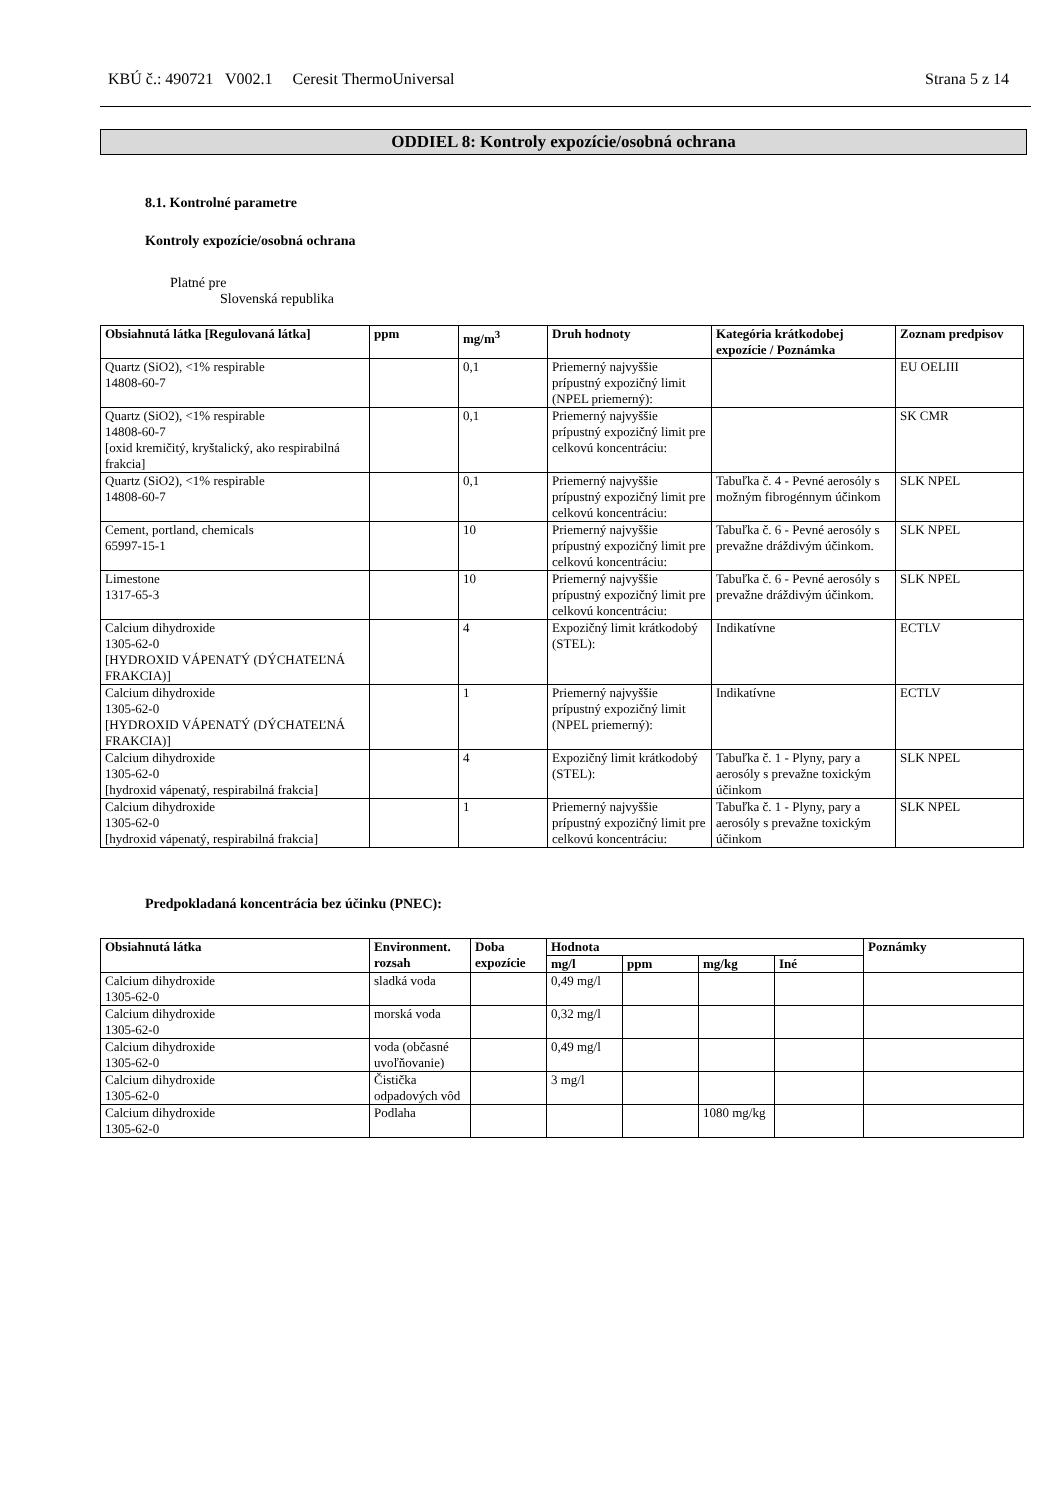KBÚ č.: 490721 V002.1 Ceresit ThermoUniversal Strana 5 z 14
ODDIEL 8: Kontroly expozície/osobná ochrana
8.1. Kontrolné parametre
Kontroly expozície/osobná ochrana
Platné pre
Slovenská republika
| Obsiahnutá látka [Regulovaná látka] | ppm | mg/m<sup>3</sup> | Druh hodnoty | Kategória krátkodobej expozície / Poznámka | Zoznam predpisov |
| --- | --- | --- | --- | --- | --- |
| Quartz (SiO2), <1% respirable 14808-60-7 | | 0,1 | Priemerný najvyššie prípustný expozičný limit (NPEL priemerný): | | EU OELIII |
| Quartz (SiO2), <1% respirable 14808-60-7 [oxid kremičitý, kryštalický, ako respirabilná frakcia] | | 0,1 | Priemerný najvyššie prípustný expozičný limit pre celkovú koncentráciu: | | SK CMR |
| Quartz (SiO2), <1% respirable 14808-60-7 | | 0,1 | Priemerný najvyššie prípustný expozičný limit pre celkovú koncentráciu: | Tabuľka č. 4 - Pevné aerosóly s možným fibrogénnym účinkom | SLK NPEL |
| Cement, portland, chemicals 65997-15-1 | | 10 | Priemerný najvyššie prípustný expozičný limit pre celkovú koncentráciu: | Tabuľka č. 6 - Pevné aerosóly s prevažne dráždivým účinkom. | SLK NPEL |
| Limestone 1317-65-3 | | 10 | Priemerný najvyššie prípustný expozičný limit pre celkovú koncentráciu: | Tabuľka č. 6 - Pevné aerosóly s prevažne dráždivým účinkom. | SLK NPEL |
| Calcium dihydroxide 1305-62-0 [HYDROXID VÁPENATÝ (DÝCHATEĽNÁ FRAKCIA)] | | 4 | Expozičný limit krátkodobý (STEL): | Indikatívne | ECTLV |
| Calcium dihydroxide 1305-62-0 [HYDROXID VÁPENATÝ (DÝCHATEĽNÁ FRAKCIA)] | | 1 | Priemerný najvyššie prípustný expozičný limit (NPEL priemerný): | Indikatívne | ECTLV |
| Calcium dihydroxide 1305-62-0 [hydroxid vápenatý, respirabilná frakcia] | | 4 | Expozičný limit krátkodobý (STEL): | Tabuľka č. 1 - Plyny, pary a aerosóly s prevažne toxickým účinkom | SLK NPEL |
| Calcium dihydroxide 1305-62-0 [hydroxid vápenatý, respirabilná frakcia] | | 1 | Priemerný najvyššie prípustný expozičný limit pre celkovú koncentráciu: | Tabuľka č. 1 - Plyny, pary a aerosóly s prevažne toxickým účinkom | SLK NPEL |
Predpokladaná koncentrácia bez účinku (PNEC):
| Obsiahnutá látka | Environment. rozsah | Doba expozície | Hodnota | | | | Poznámky |
| --- | --- | --- | --- | --- | --- | --- | --- |
| | | | mg/l | ppm | mg/kg | Iné | |
| Calcium dihydroxide 1305-62-0 | sladká voda | | 0,49 mg/l | | | | |
| Calcium dihydroxide 1305-62-0 | morská voda | | 0,32 mg/l | | | | |
| Calcium dihydroxide 1305-62-0 | voda (občasné uvoľňovanie) | | 0,49 mg/l | | | | |
| Calcium dihydroxide 1305-62-0 | Čistička odpadových vôd | | 3 mg/l | | | | |
| Calcium dihydroxide 1305-62-0 | Podlaha | | | | 1080 mg/kg | | |